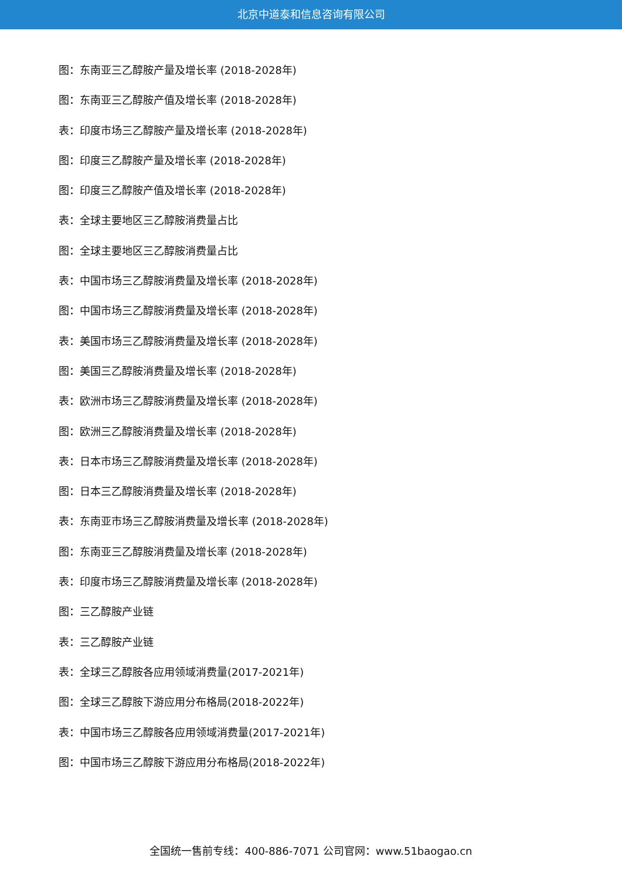北京中道泰和信息咨询有限公司
图：东南亚三乙醇胺产量及增长率 (2018-2028年)
图：东南亚三乙醇胺产值及增长率 (2018-2028年)
表：印度市场三乙醇胺产量及增长率 (2018-2028年)
图：印度三乙醇胺产量及增长率 (2018-2028年)
图：印度三乙醇胺产值及增长率 (2018-2028年)
表：全球主要地区三乙醇胺消费量占比
图：全球主要地区三乙醇胺消费量占比
表：中国市场三乙醇胺消费量及增长率 (2018-2028年)
图：中国市场三乙醇胺消费量及增长率 (2018-2028年)
表：美国市场三乙醇胺消费量及增长率 (2018-2028年)
图：美国三乙醇胺消费量及增长率 (2018-2028年)
表：欧洲市场三乙醇胺消费量及增长率 (2018-2028年)
图：欧洲三乙醇胺消费量及增长率 (2018-2028年)
表：日本市场三乙醇胺消费量及增长率 (2018-2028年)
图：日本三乙醇胺消费量及增长率 (2018-2028年)
表：东南亚市场三乙醇胺消费量及增长率 (2018-2028年)
图：东南亚三乙醇胺消费量及增长率 (2018-2028年)
表：印度市场三乙醇胺消费量及增长率 (2018-2028年)
图：三乙醇胺产业链
表：三乙醇胺产业链
表：全球三乙醇胺各应用领域消费量(2017-2021年)
图：全球三乙醇胺下游应用分布格局(2018-2022年)
表：中国市场三乙醇胺各应用领域消费量(2017-2021年)
图：中国市场三乙醇胺下游应用分布格局(2018-2022年)
全国统一售前专线：400-886-7071 公司官网：www.51baogao.cn